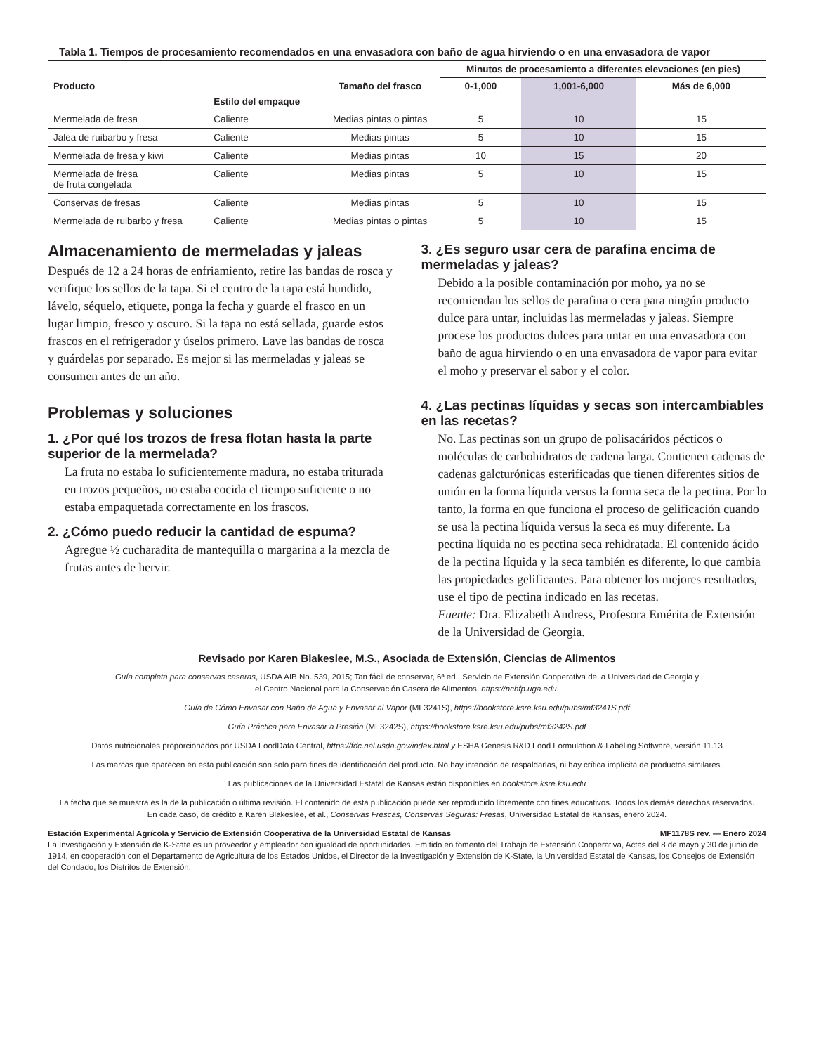Tabla 1. Tiempos de procesamiento recomendados en una envasadora con baño de agua hirviendo o en una envasadora de vapor
| Producto | Estilo del empaque | Tamaño del frasco | Minutos de procesamiento a diferentes elevaciones (en pies) | | |
| --- | --- | --- | --- | --- | --- |
| | | | 0-1,000 | 1,001-6,000 | Más de 6,000 |
| Mermelada de fresa | Caliente | Medias pintas o pintas | 5 | 10 | 15 |
| Jalea de ruibarbo y fresa | Caliente | Medias pintas | 5 | 10 | 15 |
| Mermelada de fresa y kiwi | Caliente | Medias pintas | 10 | 15 | 20 |
| Mermelada de fresa de fruta congelada | Caliente | Medias pintas | 5 | 10 | 15 |
| Conservas de fresas | Caliente | Medias pintas | 5 | 10 | 15 |
| Mermelada de ruibarbo y fresa | Caliente | Medias pintas o pintas | 5 | 10 | 15 |
Almacenamiento de mermeladas y jaleas
Después de 12 a 24 horas de enfriamiento, retire las bandas de rosca y verifique los sellos de la tapa. Si el centro de la tapa está hundido, lávelo, séquelo, etiquete, ponga la fecha y guarde el frasco en un lugar limpio, fresco y oscuro. Si la tapa no está sellada, guarde estos frascos en el refrigerador y úselos primero. Lave las bandas de rosca y guárdelas por separado. Es mejor si las mermeladas y jaleas se consumen antes de un año.
Problemas y soluciones
1. ¿Por qué los trozos de fresa flotan hasta la parte superior de la mermelada?
La fruta no estaba lo suficientemente madura, no estaba triturada en trozos pequeños, no estaba cocida el tiempo suficiente o no estaba empaquetada correctamente en los frascos.
2. ¿Cómo puedo reducir la cantidad de espuma?
Agregue ½ cucharadita de mantequilla o margarina a la mezcla de frutas antes de hervir.
3. ¿Es seguro usar cera de parafina encima de mermeladas y jaleas?
Debido a la posible contaminación por moho, ya no se recomiendan los sellos de parafina o cera para ningún producto dulce para untar, incluidas las mermeladas y jaleas. Siempre procese los productos dulces para untar en una envasadora con baño de agua hirviendo o en una envasadora de vapor para evitar el moho y preservar el sabor y el color.
4. ¿Las pectinas líquidas y secas son intercambiables en las recetas?
No. Las pectinas son un grupo de polisacáridos pécticos o moléculas de carbohidratos de cadena larga. Contienen cadenas de cadenas galcturónicas esterificadas que tienen diferentes sitios de unión en la forma líquida versus la forma seca de la pectina. Por lo tanto, la forma en que funciona el proceso de gelificación cuando se usa la pectina líquida versus la seca es muy diferente. La pectina líquida no es pectina seca rehidratada. El contenido ácido de la pectina líquida y la seca también es diferente, lo que cambia las propiedades gelificantes. Para obtener los mejores resultados, use el tipo de pectina indicado en las recetas.
Fuente: Dra. Elizabeth Andress, Profesora Emérita de Extensión de la Universidad de Georgia.
Revisado por Karen Blakeslee, M.S., Asociada de Extensión, Ciencias de Alimentos
Guía completa para conservas caseras, USDA AIB No. 539, 2015; Tan fácil de conservar, 6ª ed., Servicio de Extensión Cooperativa de la Universidad de Georgia y
el Centro Nacional para la Conservación Casera de Alimentos, https://nchfp.uga.edu.
Guía de Cómo Envasar con Baño de Agua y Envasar al Vapor (MF3241S), https://bookstore.ksre.ksu.edu/pubs/mf3241S.pdf
Guía Práctica para Envasar a Presión (MF3242S), https://bookstore.ksre.ksu.edu/pubs/mf3242S.pdf
Datos nutricionales proporcionados por USDA FoodData Central, https://fdc.nal.usda.gov/index.html y ESHA Genesis R&D Food Formulation & Labeling Software, versión 11.13
Las marcas que aparecen en esta publicación son solo para fines de identificación del producto. No hay intención de respaldarlas, ni hay crítica implícita de productos similares.
Las publicaciones de la Universidad Estatal de Kansas están disponibles en bookstore.ksre.ksu.edu
La fecha que se muestra es la de la publicación o última revisión. El contenido de esta publicación puede ser reproducido libremente con fines educativos. Todos los demás derechos reservados.
En cada caso, de crédito a Karen Blakeslee, et al., Conservas Frescas, Conservas Seguras: Fresas, Universidad Estatal de Kansas, enero 2024.
Estación Experimental Agrícola y Servicio de Extensión Cooperativa de la Universidad Estatal de Kansas MF1178S rev. — Enero 2024
La Investigación y Extensión de K-State es un proveedor y empleador con igualdad de oportunidades. Emitido en fomento del Trabajo de Extensión Cooperativa, Actas del 8 de mayo y 30 de junio de 1914, en cooperación con el Departamento de Agricultura de los Estados Unidos, el Director de la Investigación y Extensión de K-State, la Universidad Estatal de Kansas, los Consejos de Extensión del Condado, los Distritos de Extensión.